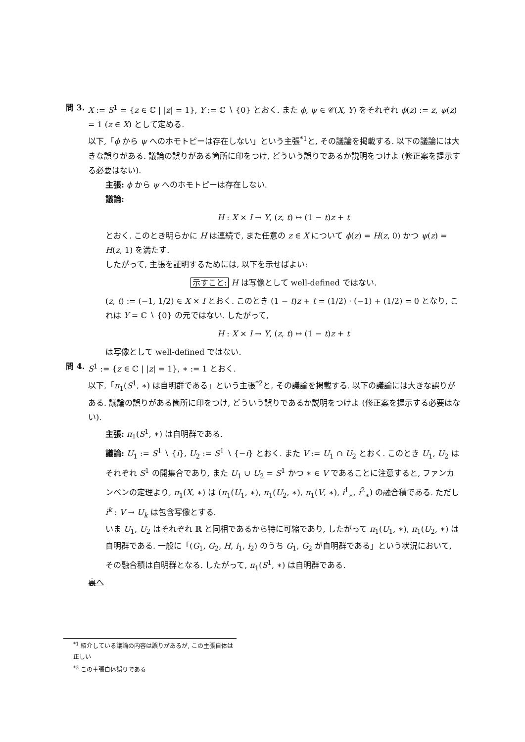問 3. X := S<sup>1</sup> = {z ∈ ℂ | |z| = 1}, Y := ℂ ∖ {0} とおく. また ϕ, ψ ∈ 𝒞(X, Y) をそれぞれ ϕ(z) := z, ψ(z) = 1 (z ∈ X) として定める.
以下,「ϕ から ψ へのホモトピーは存在しない」という主張<sup>*1</sup>と, その議論を掲載する. 以下の議論には大きな誤りがある. 議論の誤りがある箇所に印をつけ, どういう誤りであるか説明をつけよ (修正案を提示する必要はない).
主張: ϕ から ψ へのホモトピーは存在しない.
議論:
H : X × I → Y, (z, t) ↦ (1 − t)z + t
とおく. このとき明らかに H は連続で, また任意の z ∈ X について ϕ(z) = H(z, 0) かつ ψ(z) = H(z, 1) を満たす.
したがって, 主張を証明するためには, 以下を示せばよい:
示すこと: H は写像として well-defined ではない.
(z, t) := (−1, 1/2) ∈ X × I とおく. このとき (1 − t)z + t = (1/2) · (−1) + (1/2) = 0 となり, これは Y = ℂ ∖ {0} の元ではない. したがって,
H : X × I → Y, (z, t) ↦ (1 − t)z + t
は写像として well-defined ではない.
問 4. S<sup>1</sup> := {z ∈ ℂ | |z| = 1}, ∗ := 1 とおく.
以下,「π<sub>1</sub>(S<sup>1</sup>, ∗) は自明群である」という主張<sup>*2</sup>と, その議論を掲載する. 以下の議論には大きな誤りがある. 議論の誤りがある箇所に印をつけ, どういう誤りであるか説明をつけよ (修正案を提示する必要はない).
主張: π<sub>1</sub>(S<sup>1</sup>, ∗) は自明群である.
議論: U<sub>1</sub> := S<sup>1</sup> ∖ {i}, U<sub>2</sub> := S<sup>1</sup> ∖ {−i} とおく. また V := U<sub>1</sub> ∩ U<sub>2</sub> とおく. このとき U<sub>1</sub>, U<sub>2</sub> はそれぞれ S<sup>1</sup> の開集合であり, また U<sub>1</sub> ∪ U<sub>2</sub> = S<sup>1</sup> かつ ∗ ∈ V であることに注意すると, ファンカンペンの定理より, π<sub>1</sub>(X, ∗) は (π<sub>1</sub>(U<sub>1</sub>, ∗), π<sub>1</sub>(U<sub>2</sub>, ∗), π<sub>1</sub>(V, ∗), i<sup>1</sup><sub>∗</sub>, i<sup>2</sup><sub>∗</sub>) の融合積である. ただし i<sup>k</sup> : V → U<sub>k</sub> は包含写像とする.
いま U<sub>1</sub>, U<sub>2</sub> はそれぞれ ℝ と同相であるから特に可縮であり, したがって π<sub>1</sub>(U<sub>1</sub>, ∗), π<sub>1</sub>(U<sub>2</sub>, ∗) は自明群である. 一般に「(G<sub>1</sub>, G<sub>2</sub>, H, i<sub>1</sub>, i<sub>2</sub>) のうち G<sub>1</sub>, G<sub>2</sub> が自明群である」という状況において, その融合積は自明群となる. したがって, π<sub>1</sub>(S<sup>1</sup>, ∗) は自明群である.
裏へ
<sup>*1</sup> 紹介している議論の内容は誤りがあるが, この主張自体は正しい
<sup>*2</sup> この主張自体誤りである